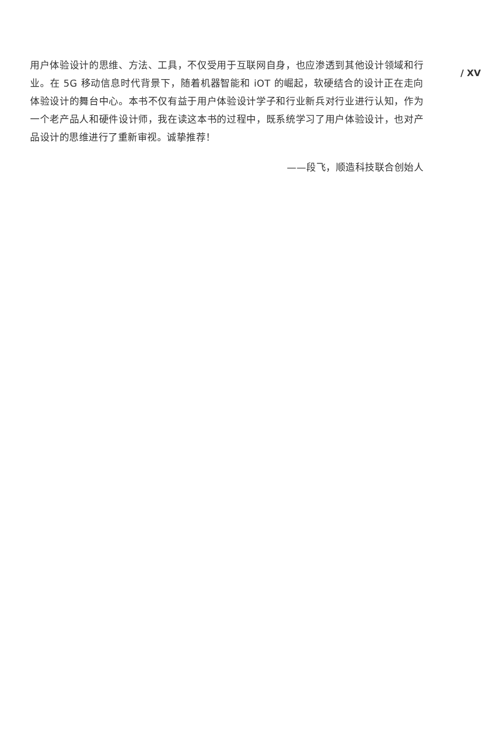/ XV
用户体验设计的思维、方法、工具，不仅受用于互联网自身，也应渗透到其他设计领域和行业。在 5G 移动信息时代背景下，随着机器智能和 iOT 的崛起，软硬结合的设计正在走向体验设计的舞台中心。本书不仅有益于用户体验设计学子和行业新兵对行业进行认知，作为一个老产品人和硬件设计师，我在读这本书的过程中，既系统学习了用户体验设计，也对产品设计的思维进行了重新审视。诚挚推荐！
——段飞，顺造科技联合创始人